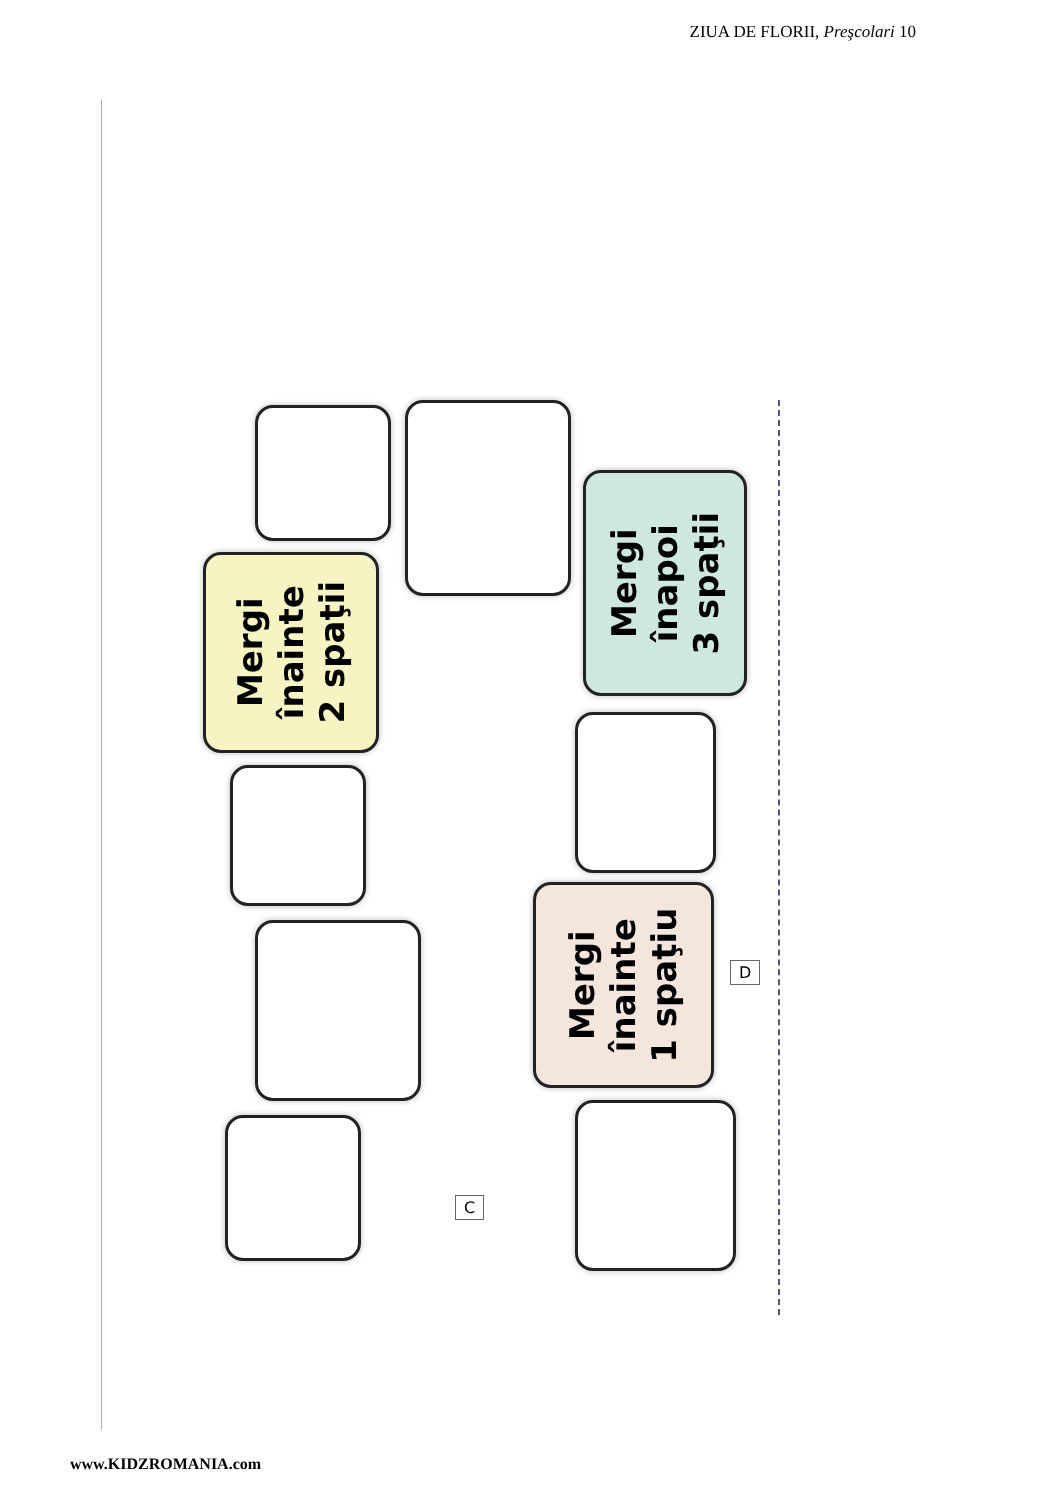ZIUA DE FLORII, Preşcolari 10
Mergi
înainte
2 spaţii
Mergi
înapoi
3 spaţii
Mergi
înainte
1 spaţiu
C
D
www.KIDZROMANIA.com